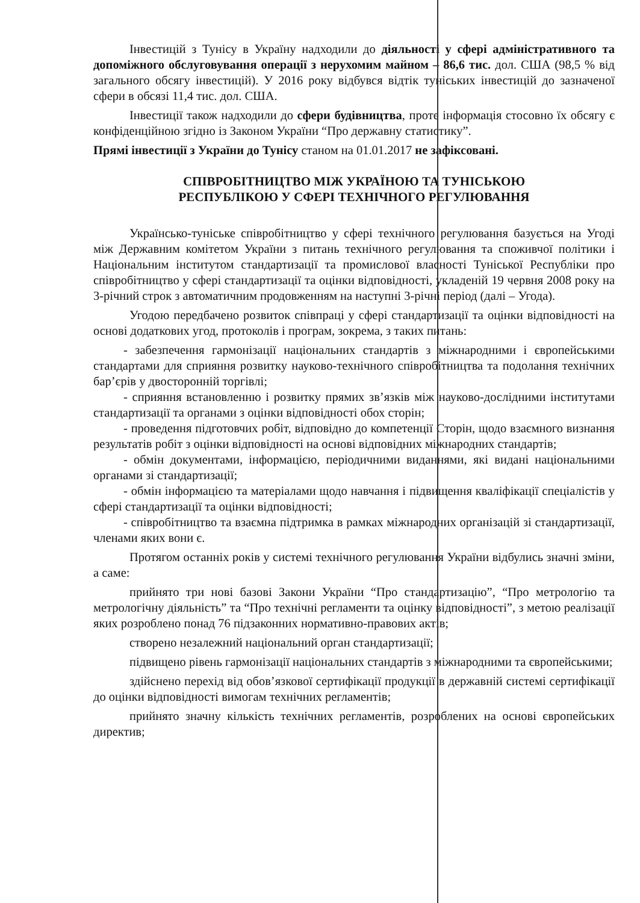Інвестицій з Тунісу в Україну надходили до діяльності у сфері адміністративного та допоміжного обслуговування операції з нерухомим майном – 86,6 тис. дол. США (98,5 % від загального обсягу інвестицій). У 2016 року відбувся відтік туніських інвестицій до зазначеної сфери в обсязі 11,4 тис. дол. США.
Інвестиції також надходили до сфери будівництва, проте інформація стосовно їх обсягу є конфіденційною згідно із Законом України “Про державну статистику”.
Прямі інвестиції з України до Тунісу станом на 01.01.2017 не зафіксовані.
СПІВРОБІТНИЦТВО МІЖ УКРАЇНОЮ ТА ТУНІСЬКОЮ
РЕСПУБЛІКОЮ У СФЕРІ ТЕХНІЧНОГО РЕГУЛЮВАННЯ
Українсько-туніське співробітництво у сфері технічного регулювання базується на Угоді між Державним комітетом України з питань технічного регулювання та споживчої політики і Національним інститутом стандартизації та промислової власності Туніської Республіки про співробітництво у сфері стандартизації та оцінки відповідності, укладеній 19 червня 2008 року на 3-річний строк з автоматичним продовженням на наступні 3-річні період (далі – Угода).
Угодою передбачено розвиток співпраці у сфері стандартизації та оцінки відповідності на основі додаткових угод, протоколів і програм, зокрема, з таких питань:
- забезпечення гармонізації національних стандартів з міжнародними і європейськими стандартами для сприяння розвитку науково-технічного співробітництва та подолання технічних бар’єрів у двосторонній торгівлі;
- сприяння встановленню і розвитку прямих зв’язків між науково-дослідними інститутами стандартизації та органами з оцінки відповідності обох сторін;
- проведення підготовчих робіт, відповідно до компетенції Сторін, щодо взаємного визнання результатів робіт з оцінки відповідності на основі відповідних міжнародних стандартів;
- обмін документами, інформацією, періодичними виданнями, які видані національними органами зі стандартизації;
- обмін інформацією та матеріалами щодо навчання і підвищення кваліфікації спеціалістів у сфері стандартизації та оцінки відповідності;
- співробітництво та взаємна підтримка в рамках міжнародних організацій зі стандартизації, членами яких вони є.
Протягом останніх років у системі технічного регулювання України відбулись значні зміни, а саме:
прийнято три нові базові Закони України “Про стандартизацію”, “Про метрологію та метрологічну діяльність” та “Про технічні регламенти та оцінку відповідності”, з метою реалізації яких розроблено понад 76 підзаконних нормативно-правових актів;
створено незалежний національний орган стандартизації;
підвищено рівень гармонізації національних стандартів з міжнародними та європейськими;
здійснено перехід від обов’язкової сертифікації продукції в державній системі сертифікації до оцінки відповідності вимогам технічних регламентів;
прийнято значну кількість технічних регламентів, розроблених на основі європейських директив;